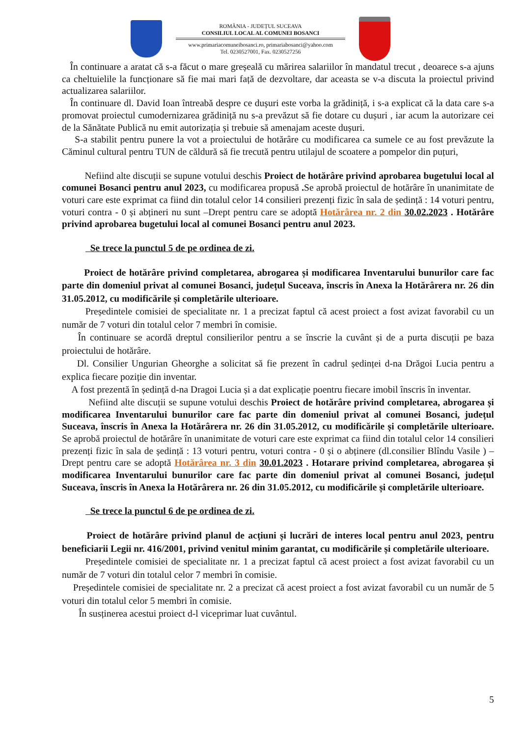ROMÂNIA - JUDEȚUL SUCEAVA
CONSILIUL LOCAL AL COMUNEI BOSANCI
www.primariacomuneibosanci.ro, primariabosanci@yahoo.com
Tel. 0230527001, Fax. 0230527256
În continuare a aratat că s-a făcut o mare greșeală cu mărirea salariilor în mandatul trecut , deoarece s-a ajuns ca cheltuielile la funcționare să fie mai mari față de dezvoltare, dar aceasta se v-a discuta la proiectul privind actualizarea salariilor.
În continuare dl. David Ioan întreabă despre ce dușuri este vorba la grădiniță, i s-a explicat că la data care s-a promovat proiectul cumodernizarea grădiniță nu s-a prevăzut să fie dotare cu dușuri , iar acum la autorizare cei de la Sănătate Publică nu emit autorizația și trebuie să amenajam aceste dușuri.
S-a stabilit pentru punere la vot a proiectului de hotărâre cu modificarea ca sumele ce au fost prevăzute la Căminul cultural pentru TUN de căldură să fie trecută pentru utilajul de scoatere a pompelor din puțuri,
Nefiind alte discuții se supune votului deschis Proiect de hotărâre privind aprobarea bugetului local al comunei Bosanci pentru anul 2023, cu modificarea propusă . Se aprobă proiectul de hotărâre în unanimitate de voturi care este exprimat ca fiind din totalul celor 14 consilieri prezenți fizic în sala de ședință : 14 voturi pentru, voturi contra - 0 și abțineri nu sunt –Drept pentru care se adoptă Hotărârea nr. 2 din 30.02.2023 . Hotărâre privind aprobarea bugetului local al comunei Bosanci pentru anul 2023.
Se trece la punctul 5 de pe ordinea de zi.
Proiect de hotărâre privind completarea, abrogarea și modificarea Inventarului bunurilor care fac parte din domeniul privat al comunei Bosanci, județul Suceava, înscris în Anexa la Hotărârera nr. 26 din 31.05.2012, cu modificările și completările ulterioare.
Președintele comisiei de specialitate nr. 1 a precizat faptul că acest proiect a fost avizat favorabil cu un număr de 7 voturi din totalul celor 7 membri în comisie.
În continuare se acordă dreptul consilierilor pentru a se înscrie la cuvânt și de a purta discuții pe baza proiectului de hotărâre.
Dl. Consilier Ungurian Gheorghe a solicitat să fie prezent în cadrul ședinței d-na Drăgoi Lucia pentru a explica fiecare poziție din inventar.
A fost prezentă în ședință d-na Dragoi Lucia și a dat explicație poentru fiecare imobil înscris în inventar.
Nefiind alte discuții se supune votului deschis Proiect de hotărâre privind completarea, abrogarea și modificarea Inventarului bunurilor care fac parte din domeniul privat al comunei Bosanci, județul Suceava, înscris în Anexa la Hotărârera nr. 26 din 31.05.2012, cu modificările și completările ulterioare. Se aprobă proiectul de hotărâre în unanimitate de voturi care este exprimat ca fiind din totalul celor 14 consilieri prezenți fizic în sala de ședință : 13 voturi pentru, voturi contra - 0 și o abținere (dl.consilier Blîndu Vasile ) –Drept pentru care se adoptă Hotărârea nr. 3 din 30.01.2023 . Hotarare privind completarea, abrogarea și modificarea Inventarului bunurilor care fac parte din domeniul privat al comunei Bosanci, județul Suceava, înscris în Anexa la Hotărârera nr. 26 din 31.05.2012, cu modificările și completările ulterioare.
Se trece la punctul 6 de pe ordinea de zi.
Proiect de hotărâre privind planul de acțiuni și lucrări de interes local pentru anul 2023, pentru beneficiarii Legii nr. 416/2001, privind venitul minim garantat, cu modificările și completările ulterioare.
Președintele comisiei de specialitate nr. 1 a precizat faptul că acest proiect a fost avizat favorabil cu un număr de 7 voturi din totalul celor 7 membri în comisie.
Președintele comisiei de specialitate nr. 2 a precizat că acest proiect a fost avizat favorabil cu un număr de 5 voturi din totalul celor 5 membri în comisie.
În susținerea acestui proiect d-l viceprimar luat cuvântul.
5